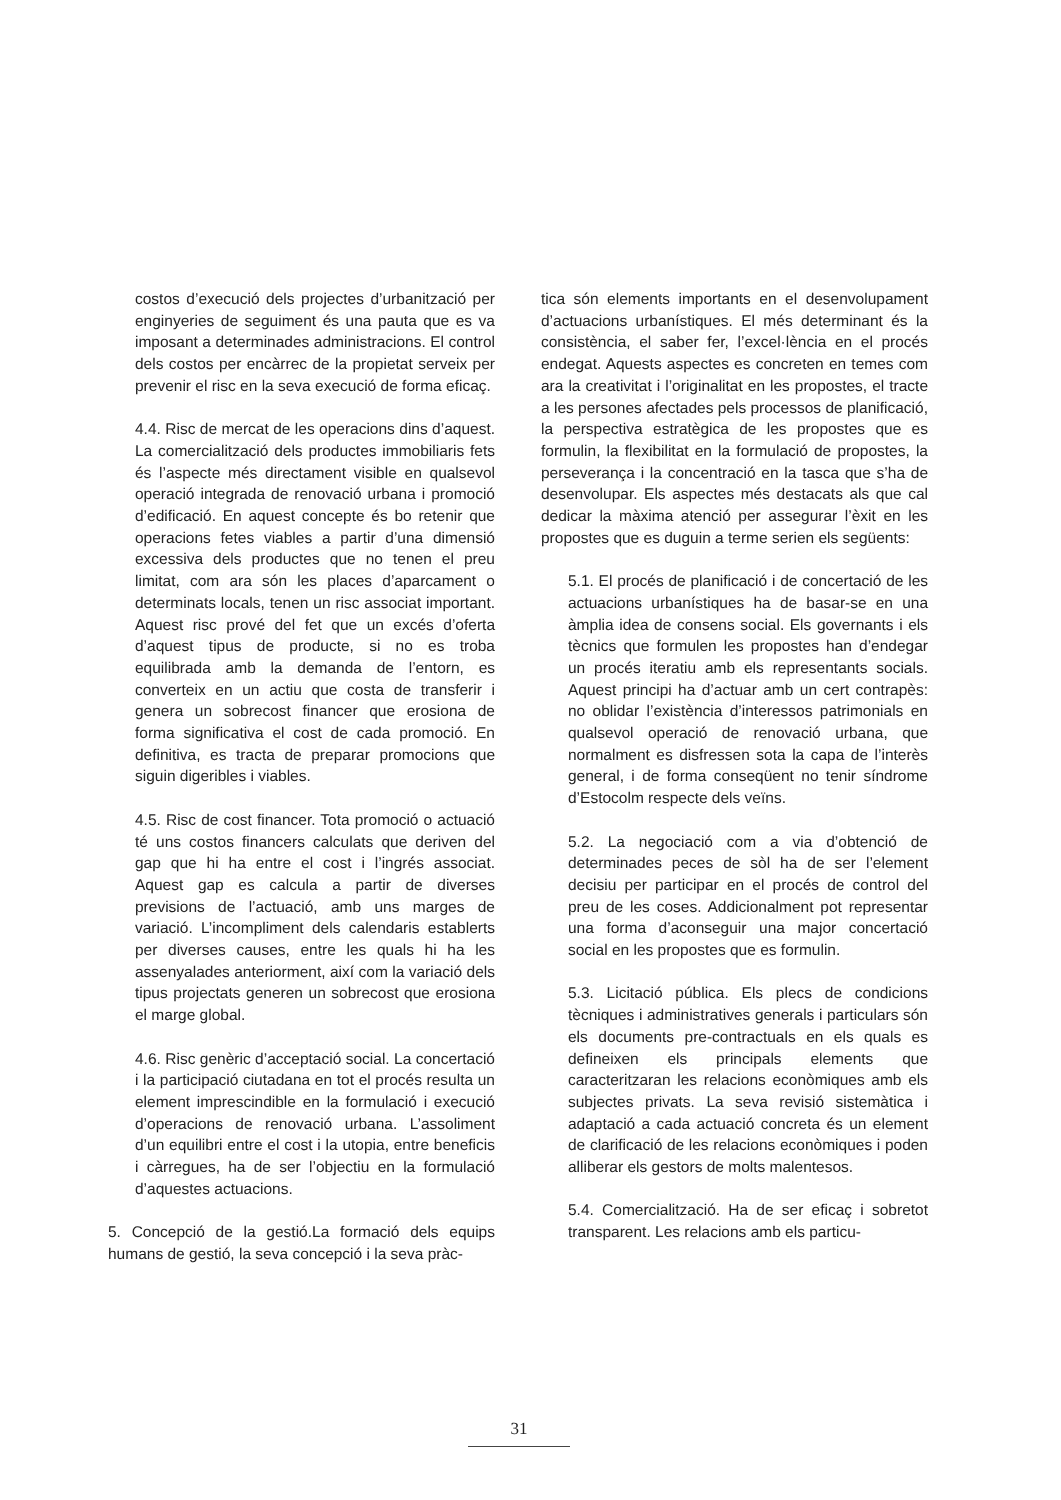costos d’execució dels projectes d’urbanització per enginyeries de seguiment és una pauta que es va imposant a determinades administracions. El control dels costos per encàrrec de la propietat serveix per prevenir el risc en la seva execució de forma eficaç.
4.4. Risc de mercat de les operacions dins d’aquest. La comercialització dels productes immobiliaris fets és l’aspecte més directament visible en qualsevol operació integrada de renovació urbana i promoció d’edificació. En aquest concepte és bo retenir que operacions fetes viables a partir d’una dimensió excessiva dels productes que no tenen el preu limitat, com ara són les places d’aparcament o determinats locals, tenen un risc associat important. Aquest risc prové del fet que un excés d’oferta d’aquest tipus de producte, si no es troba equilibrada amb la demanda de l’entorn, es converteix en un actiu que costa de transferir i genera un sobrecost financer que erosiona de forma significativa el cost de cada promoció. En definitiva, es tracta de preparar promocions que siguin digeribles i viables.
4.5. Risc de cost financer. Tota promoció o actuació té uns costos financers calculats que deriven del gap que hi ha entre el cost i l’ingrés associat. Aquest gap es calcula a partir de diverses previsions de l’actuació, amb uns marges de variació. L’incompliment dels calendaris establerts per diverses causes, entre les quals hi ha les assenyalades anteriorment, així com la variació dels tipus projectats generen un sobrecost que erosiona el marge global.
4.6. Risc genèric d’acceptació social. La concertació i la participació ciutadana en tot el procés resulta un element imprescindible en la formulació i execució d’operacions de renovació urbana. L’assoliment d’un equilibri entre el cost i la utopia, entre beneficis i càrregues, ha de ser l’objectiu en la formulació d’aquestes actuacions.
5. Concepció de la gestió.La formació dels equips humans de gestió, la seva concepció i la seva pràc-
tica són elements importants en el desenvolupament d’actuacions urbanístiques. El més determinant és la consistència, el saber fer, l’excel·lència en el procés endegat. Aquests aspectes es concreten en temes com ara la creativitat i l’originalitat en les propostes, el tracte a les persones afectades pels processos de planificació, la perspectiva estratègica de les propostes que es formulin, la flexibilitat en la formulació de propostes, la perseverança i la concentració en la tasca que s’ha de desenvolupar. Els aspectes més destacats als que cal dedicar la màxima atenció per assegurar l’èxit en les propostes que es duguin a terme serien els següents:
5.1. El procés de planificació i de concertació de les actuacions urbanístiques ha de basar-se en una àmplia idea de consens social. Els governants i els tècnics que formulen les propostes han d’endegar un procés iteratiu amb els representants socials. Aquest principi ha d’actuar amb un cert contrapès: no oblidar l’existència d’interessos patrimonials en qualsevol operació de renovació urbana, que normalment es disfressen sota la capa de l’interès general, i de forma conseqüent no tenir síndrome d’Estocolm respecte dels veïns.
5.2. La negociació com a via d’obtenció de determinades peces de sòl ha de ser l’element decisiu per participar en el procés de control del preu de les coses. Addicionalment pot representar una forma d’aconseguir una major concertació social en les propostes que es formulin.
5.3. Licitació pública. Els plecs de condicions tècniques i administratives generals i particulars són els documents pre-contractuals en els quals es defineixen els principals elements que caracteritzaran les relacions econòmiques amb els subjectes privats. La seva revisió sistemàtica i adaptació a cada actuació concreta és un element de clarificació de les relacions econòmiques i poden alliberar els gestors de molts malentesos.
5.4. Comercialització. Ha de ser eficaç i sobretot transparent. Les relacions amb els particu-
31